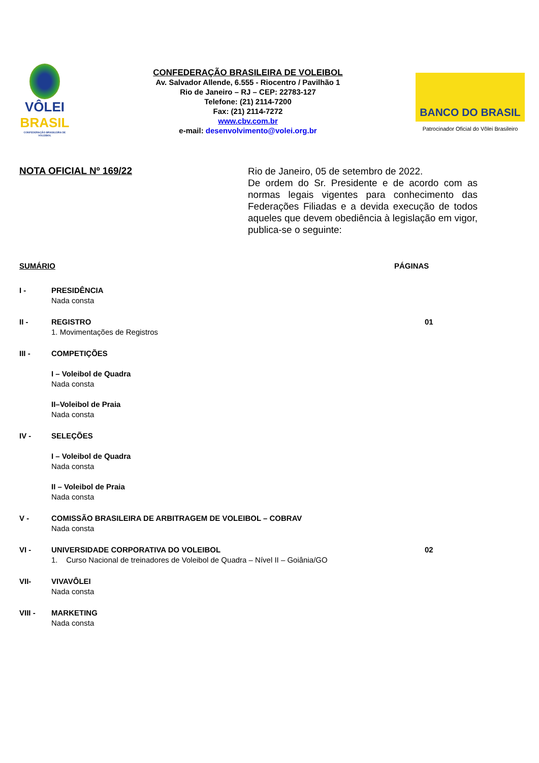VÔLEI
BRASIL
CONFEDERAÇÃO BRASILEIRA DE VOLEIBOL
CONFEDERAÇÃO BRASILEIRA DE VOLEIBOL
Av. Salvador Allende, 6.555 - Riocentro / Pavilhão 1
Rio de Janeiro – RJ – CEP: 22783-127
Telefone: (21) 2114-7200
Fax: (21) 2114-7272
www.cbv.com.br
e-mail: desenvolvimento@volei.org.br
BANCO DO BRASIL
Patrocinador Oficial do Vôlei Brasileiro
NOTA OFICIAL Nº 169/22
Rio de Janeiro, 05 de setembro de 2022.
De ordem do Sr. Presidente e de acordo com as normas legais vigentes para conhecimento das Federações Filiadas e a devida execução de todos aqueles que devem obediência à legislação em vigor, publica-se o seguinte:
SUMÁRIO PÁGINAS
I - PRESIDÊNCIA
Nada consta
II - REGISTRO
1. Movimentações de Registros
01
III - COMPETIÇÕES
I – Voleibol de Quadra
Nada consta
II–Voleibol de Praia
Nada consta
IV - SELEÇÕES
I – Voleibol de Quadra
Nada consta
II – Voleibol de Praia
Nada consta
V - COMISSÃO BRASILEIRA DE ARBITRAGEM DE VOLEIBOL – COBRAV
Nada consta
VI - UNIVERSIDADE CORPORATIVA DO VOLEIBOL
1. Curso Nacional de treinadores de Voleibol de Quadra – Nível II – Goiânia/GO
02
VII- VIVAVÔLEI
Nada consta
VIII - MARKETING
Nada consta